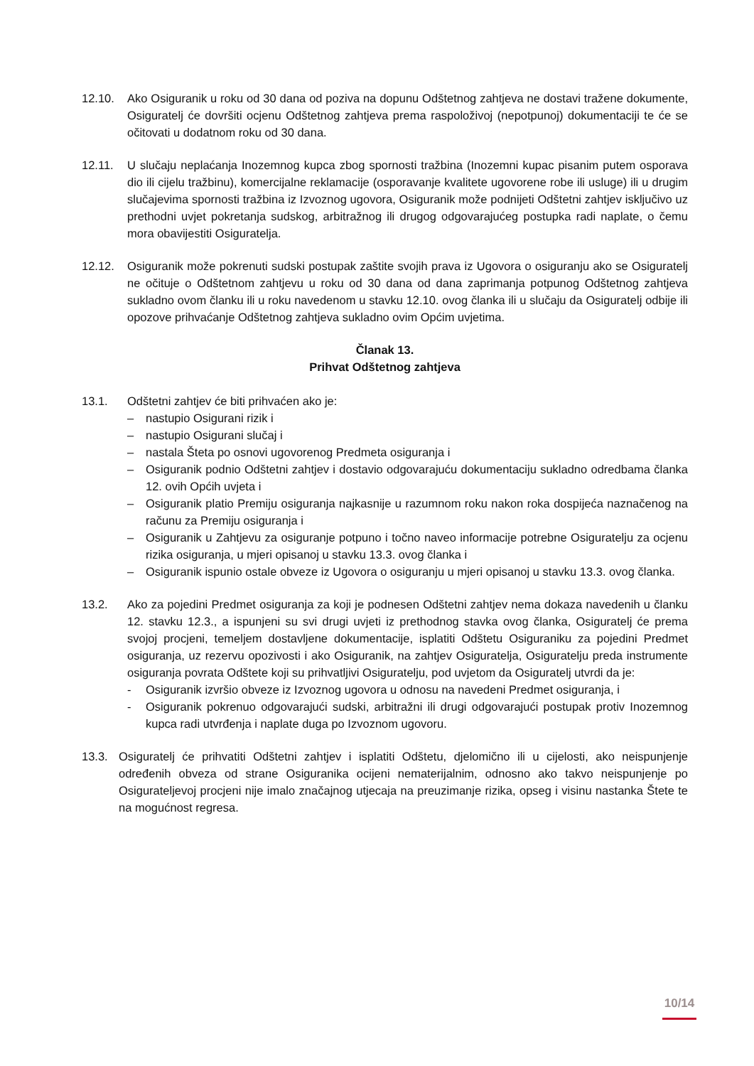12.10. Ako Osiguranik u roku od 30 dana od poziva na dopunu Odštetnog zahtjeva ne dostavi tražene dokumente, Osiguratelj će dovršiti ocjenu Odštetnog zahtjeva prema raspoloživoj (nepotpunoj) dokumentaciji te će se očitovati u dodatnom roku od 30 dana.
12.11. U slučaju neplaćanja Inozemnog kupca zbog spornosti tražbina (Inozemni kupac pisanim putem osporava dio ili cijelu tražbinu), komercijalne reklamacije (osporavanje kvalitete ugovorene robe ili usluge) ili u drugim slučajevima spornosti tražbina iz Izvoznog ugovora, Osiguranik može podnijeti Odštetni zahtjev isključivo uz prethodni uvjet pokretanja sudskog, arbitražnog ili drugog odgovarajućeg postupka radi naplate, o čemu mora obavijestiti Osiguratelja.
12.12. Osiguranik može pokrenuti sudski postupak zaštite svojih prava iz Ugovora o osiguranju ako se Osiguratelj ne očituje o Odštetnom zahtjevu u roku od 30 dana od dana zaprimanja potpunog Odštetnog zahtjeva sukladno ovom članku ili u roku navedenom u stavku 12.10. ovog članka ili u slučaju da Osiguratelj odbije ili opozove prihvaćanje Odštetnog zahtjeva sukladno ovim Općim uvjetima.
Članak 13.
Prihvat Odštetnog zahtjeva
13.1. Odštetni zahtjev će biti prihvaćen ako je:
– nastupio Osigurani rizik i
– nastupio Osigurani slučaj i
– nastala Šteta po osnovi ugovorenog Predmeta osiguranja i
– Osiguranik podnio Odštetni zahtjev i dostavio odgovarajuću dokumentaciju sukladno odredbama članka 12. ovih Općih uvjeta i
– Osiguranik platio Premiju osiguranja najkasnije u razumnom roku nakon roka dospijeća naznačenog na računu za Premiju osiguranja i
– Osiguranik u Zahtjevu za osiguranje potpuno i točno naveo informacije potrebne Osiguratelju za ocjenu rizika osiguranja, u mjeri opisanoj u stavku 13.3. ovog članka i
– Osiguranik ispunio ostale obveze iz Ugovora o osiguranju u mjeri opisanoj u stavku 13.3. ovog članka.
13.2. Ako za pojedini Predmet osiguranja za koji je podnesen Odštetni zahtjev nema dokaza navedenih u članku 12. stavku 12.3., a ispunjeni su svi drugi uvjeti iz prethodnog stavka ovog članka, Osiguratelj će prema svojoj procjeni, temeljem dostavljene dokumentacije, isplatiti Odštetu Osiguraniku za pojedini Predmet osiguranja, uz rezervu opozivosti i ako Osiguranik, na zahtjev Osiguratelja, Osiguratelju preda instrumente osiguranja povrata Odštete koji su prihvatljivi Osiguratelju, pod uvjetom da Osiguratelj utvrdi da je:
- Osiguranik izvršio obveze iz Izvoznog ugovora u odnosu na navedeni Predmet osiguranja, i
- Osiguranik pokrenuo odgovarajući sudski, arbitražni ili drugi odgovarajući postupak protiv Inozemnog kupca radi utvrđenja i naplate duga po Izvoznom ugovoru.
13.3. Osiguratelj će prihvatiti Odštetni zahtjev i isplatiti Odštetu, djelomično ili u cijelosti, ako neispunjenje određenih obveza od strane Osiguranika ocijeni nematerijalnim, odnosno ako takvo neispunjenje po Osigurateljevoj procjeni nije imalo značajnog utjecaja na preuzimanje rizika, opseg i visinu nastanka Štete te na mogućnost regresa.
10/14